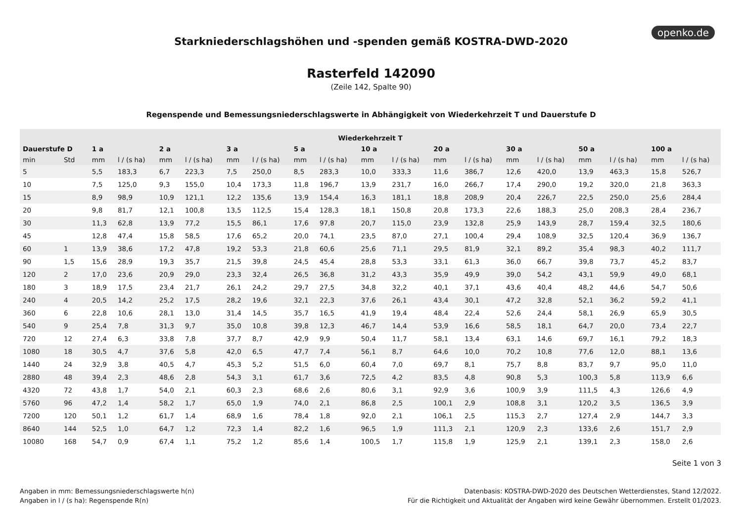openko.de
Starkniederschlagshöhen und -spenden gemäß KOSTRA-DWD-2020
Rasterfeld 142090
(Zeile 142, Spalte 90)
Regenspende und Bemessungsniederschlagswerte in Abhängigkeit von Wiederkehrzeit T und Dauerstufe D
| Wiederkehrzeit T | | | | | | | | | | | | | | | | | | | |
| --- | --- | --- | --- | --- | --- | --- | --- | --- | --- | --- | --- | --- | --- | --- | --- | --- | --- | --- | --- |
| Dauerstufe D | | 1 a | | 2 a | | 3 a | | 5 a | | 10 a | | 20 a | | 30 a | | 50 a | | 100 a | |
| min | Std | mm | l / (s ha) | mm | l / (s ha) | mm | l / (s ha) | mm | l / (s ha) | mm | l / (s ha) | mm | l / (s ha) | mm | l / (s ha) | mm | l / (s ha) | mm | l / (s ha) |
| 5 | | 5,5 | 183,3 | 6,7 | 223,3 | 7,5 | 250,0 | 8,5 | 283,3 | 10,0 | 333,3 | 11,6 | 386,7 | 12,6 | 420,0 | 13,9 | 463,3 | 15,8 | 526,7 |
| 10 | | 7,5 | 125,0 | 9,3 | 155,0 | 10,4 | 173,3 | 11,8 | 196,7 | 13,9 | 231,7 | 16,0 | 266,7 | 17,4 | 290,0 | 19,2 | 320,0 | 21,8 | 363,3 |
| 15 | | 8,9 | 98,9 | 10,9 | 121,1 | 12,2 | 135,6 | 13,9 | 154,4 | 16,3 | 181,1 | 18,8 | 208,9 | 20,4 | 226,7 | 22,5 | 250,0 | 25,6 | 284,4 |
| 20 | | 9,8 | 81,7 | 12,1 | 100,8 | 13,5 | 112,5 | 15,4 | 128,3 | 18,1 | 150,8 | 20,8 | 173,3 | 22,6 | 188,3 | 25,0 | 208,3 | 28,4 | 236,7 |
| 30 | | 11,3 | 62,8 | 13,9 | 77,2 | 15,5 | 86,1 | 17,6 | 97,8 | 20,7 | 115,0 | 23,9 | 132,8 | 25,9 | 143,9 | 28,7 | 159,4 | 32,5 | 180,6 |
| 45 | | 12,8 | 47,4 | 15,8 | 58,5 | 17,6 | 65,2 | 20,0 | 74,1 | 23,5 | 87,0 | 27,1 | 100,4 | 29,4 | 108,9 | 32,5 | 120,4 | 36,9 | 136,7 |
| 60 | 1 | 13,9 | 38,6 | 17,2 | 47,8 | 19,2 | 53,3 | 21,8 | 60,6 | 25,6 | 71,1 | 29,5 | 81,9 | 32,1 | 89,2 | 35,4 | 98,3 | 40,2 | 111,7 |
| 90 | 1,5 | 15,6 | 28,9 | 19,3 | 35,7 | 21,5 | 39,8 | 24,5 | 45,4 | 28,8 | 53,3 | 33,1 | 61,3 | 36,0 | 66,7 | 39,8 | 73,7 | 45,2 | 83,7 |
| 120 | 2 | 17,0 | 23,6 | 20,9 | 29,0 | 23,3 | 32,4 | 26,5 | 36,8 | 31,2 | 43,3 | 35,9 | 49,9 | 39,0 | 54,2 | 43,1 | 59,9 | 49,0 | 68,1 |
| 180 | 3 | 18,9 | 17,5 | 23,4 | 21,7 | 26,1 | 24,2 | 29,7 | 27,5 | 34,8 | 32,2 | 40,1 | 37,1 | 43,6 | 40,4 | 48,2 | 44,6 | 54,7 | 50,6 |
| 240 | 4 | 20,5 | 14,2 | 25,2 | 17,5 | 28,2 | 19,6 | 32,1 | 22,3 | 37,6 | 26,1 | 43,4 | 30,1 | 47,2 | 32,8 | 52,1 | 36,2 | 59,2 | 41,1 |
| 360 | 6 | 22,8 | 10,6 | 28,1 | 13,0 | 31,4 | 14,5 | 35,7 | 16,5 | 41,9 | 19,4 | 48,4 | 22,4 | 52,6 | 24,4 | 58,1 | 26,9 | 65,9 | 30,5 |
| 540 | 9 | 25,4 | 7,8 | 31,3 | 9,7 | 35,0 | 10,8 | 39,8 | 12,3 | 46,7 | 14,4 | 53,9 | 16,6 | 58,5 | 18,1 | 64,7 | 20,0 | 73,4 | 22,7 |
| 720 | 12 | 27,4 | 6,3 | 33,8 | 7,8 | 37,7 | 8,7 | 42,9 | 9,9 | 50,4 | 11,7 | 58,1 | 13,4 | 63,1 | 14,6 | 69,7 | 16,1 | 79,2 | 18,3 |
| 1080 | 18 | 30,5 | 4,7 | 37,6 | 5,8 | 42,0 | 6,5 | 47,7 | 7,4 | 56,1 | 8,7 | 64,6 | 10,0 | 70,2 | 10,8 | 77,6 | 12,0 | 88,1 | 13,6 |
| 1440 | 24 | 32,9 | 3,8 | 40,5 | 4,7 | 45,3 | 5,2 | 51,5 | 6,0 | 60,4 | 7,0 | 69,7 | 8,1 | 75,7 | 8,8 | 83,7 | 9,7 | 95,0 | 11,0 |
| 2880 | 48 | 39,4 | 2,3 | 48,6 | 2,8 | 54,3 | 3,1 | 61,7 | 3,6 | 72,5 | 4,2 | 83,5 | 4,8 | 90,8 | 5,3 | 100,3 | 5,8 | 113,9 | 6,6 |
| 4320 | 72 | 43,8 | 1,7 | 54,0 | 2,1 | 60,3 | 2,3 | 68,6 | 2,6 | 80,6 | 3,1 | 92,9 | 3,6 | 100,9 | 3,9 | 111,5 | 4,3 | 126,6 | 4,9 |
| 5760 | 96 | 47,2 | 1,4 | 58,2 | 1,7 | 65,0 | 1,9 | 74,0 | 2,1 | 86,8 | 2,5 | 100,1 | 2,9 | 108,8 | 3,1 | 120,2 | 3,5 | 136,5 | 3,9 |
| 7200 | 120 | 50,1 | 1,2 | 61,7 | 1,4 | 68,9 | 1,6 | 78,4 | 1,8 | 92,0 | 2,1 | 106,1 | 2,5 | 115,3 | 2,7 | 127,4 | 2,9 | 144,7 | 3,3 |
| 8640 | 144 | 52,5 | 1,0 | 64,7 | 1,2 | 72,3 | 1,4 | 82,2 | 1,6 | 96,5 | 1,9 | 111,3 | 2,1 | 120,9 | 2,3 | 133,6 | 2,6 | 151,7 | 2,9 |
| 10080 | 168 | 54,7 | 0,9 | 67,4 | 1,1 | 75,2 | 1,2 | 85,6 | 1,4 | 100,5 | 1,7 | 115,8 | 1,9 | 125,9 | 2,1 | 139,1 | 2,3 | 158,0 | 2,6 |
Seite 1 von 3
Angaben in mm: Bemessungsniederschlagswerte h(n)
Angaben in l / (s ha): Regenspende R(n)
Datenbasis: KOSTRA-DWD-2020 des Deutschen Wetterdienstes, Stand 12/2022.
Für die Richtigkeit und Aktualität der Angaben wird keine Gewähr übernommen. Erstellt 01/2023.